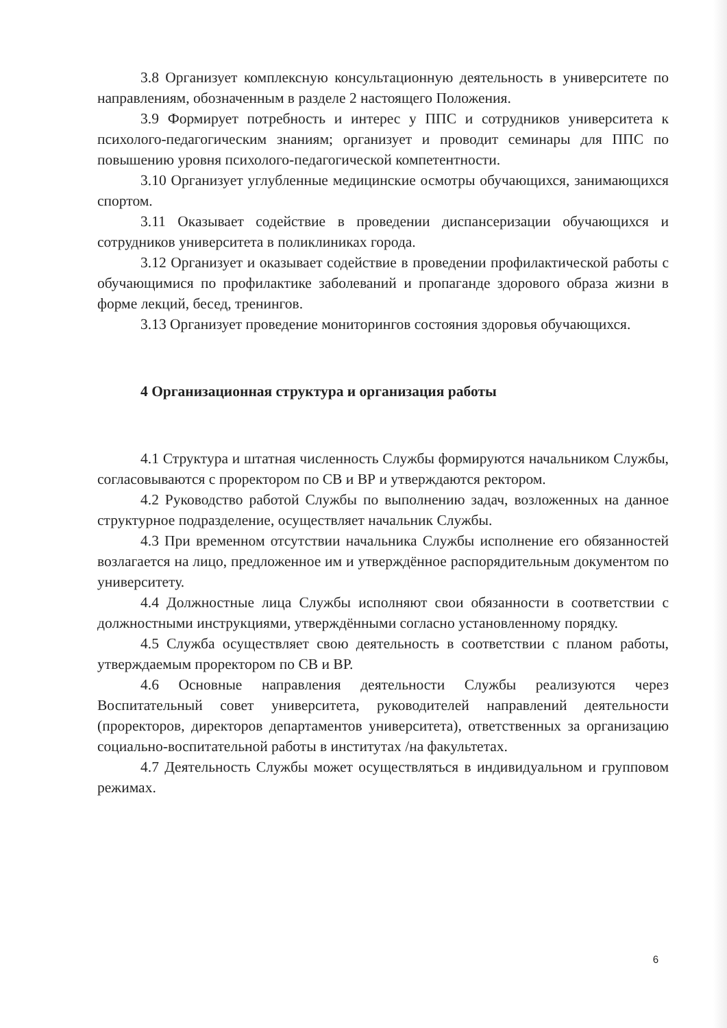3.8 Организует комплексную консультационную деятельность в университете по направлениям, обозначенным в разделе 2 настоящего Положения.
3.9 Формирует потребность и интерес у ППС и сотрудников университета к психолого-педагогическим знаниям; организует и проводит семинары для ППС по повышению уровня психолого-педагогической компетентности.
3.10 Организует углубленные медицинские осмотры обучающихся, занимающихся спортом.
3.11 Оказывает содействие в проведении диспансеризации обучающихся и сотрудников университета в поликлиниках города.
3.12 Организует и оказывает содействие в проведении профилактической работы с обучающимися по профилактике заболеваний и пропаганде здорового образа жизни в форме лекций, бесед, тренингов.
3.13 Организует проведение мониторингов состояния здоровья обучающихся.
4 Организационная структура и организация работы
4.1 Структура и штатная численность Службы формируются начальником Службы, согласовываются с проректором по СВ и ВР и утверждаются ректором.
4.2 Руководство работой Службы по выполнению задач, возложенных на данное структурное подразделение, осуществляет начальник Службы.
4.3 При временном отсутствии начальника Службы исполнение его обязанностей возлагается на лицо, предложенное им и утверждённое распорядительным документом по университету.
4.4 Должностные лица Службы исполняют свои обязанности в соответствии с должностными инструкциями, утверждёнными согласно установленному порядку.
4.5 Служба осуществляет свою деятельность в соответствии с планом работы, утверждаемым проректором по СВ и ВР.
4.6 Основные направления деятельности Службы реализуются через Воспитательный совет университета, руководителей направлений деятельности (проректоров, директоров департаментов университета), ответственных за организацию социально-воспитательной работы в институтах /на факультетах.
4.7 Деятельность Службы может осуществляться в индивидуальном и групповом режимах.
6